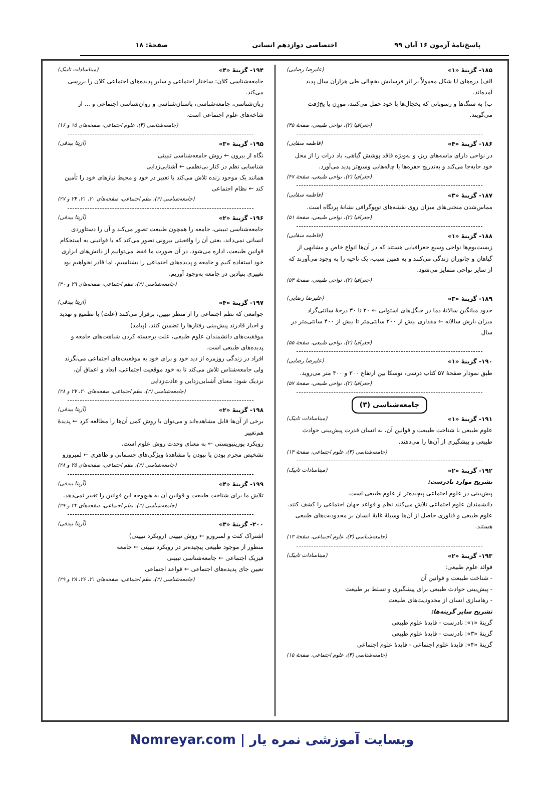پاسخ‌نامهٔ آزمون ۱۶ آبان ۹۹ اختصاصی دوازدهم انسانی صفحهٔ: ۱۸
۱۸۵- گزینهٔ «۱» (علیرضا رضایی)
الف) دره‌های U شکل معمولاً بر اثر فرسایش یخچالی طی هزاران سال پدید آمده‌اند.
ب) به سنگ‌ها و رسوباتی که یخچال‌ها با خود حمل می‌کنند، مورِن یا یخ‌رُفت می‌گویند.
(جغرافیا (۲)، نواحی طبیعی، صفحهٔ ۴۵)
۱۸۶- گزینهٔ «۴» (فاطمه سقایی)
در نواحی دارای ماسه‌های ریز، و به‌ویژه فاقد پوشش گیاهی، باد ذرات را از محل خود جابه‌جا می‌کند و به‌تدریج حفره‌ها یا چاله‌هایی وسیع‌تر پدید می‌آورد.
(جغرافیا (۲)، نواحی طبیعی، صفحهٔ ۴۷)
۱۸۷- گزینهٔ «۳» (فاطمه سقایی)
مماس‌شدن منحنی‌های میزان روی نقشه‌های توپوگرافی نشانهٔ پرتگاه است.
(جغرافیا (۲)، نواحی طبیعی، صفحهٔ ۵۱)
۱۸۸- گزینهٔ «۱» (فاطمه سقایی)
زیست‌بوم‌ها نواحی وسیع جغرافیایی هستند که در آن‌ها انواع خاص و مشابهی از گیاهان و جانوران زندگی می‌کنند و به همین سبب، یک ناحیه را به وجود می‌آورند که از سایر نواحی متمایز می‌شود.
(جغرافیا (۲)، نواحی طبیعی، صفحهٔ ۵۴)
۱۸۹- گزینهٔ «۳» (علیرضا رضایی)
حدود میانگین سالانهٔ دما در جنگل‌های استوایی ⇐ ۲۰ تا ۳۰ درجهٔ سانتی‌گراد
میزان بارش سالانه ⇐ مقداری بیش از ۲۰۰ سانتی‌متر تا بیش از ۴۰۰ سانتی‌متر در سال
(جغرافیا (۲)، نواحی طبیعی، صفحهٔ ۵۵)
۱۹۰- گزینهٔ «۱» (علیرضا رضایی)
طبق نمودار صفحهٔ ۵۷ کتاب درسی، توسکا بین ارتفاع ۳۰۰ و ۴۰۰ متر می‌روید.
(جغرافیا (۲)، نواحی طبیعی، صفحهٔ ۵۷)
جامعه‌شناسی (۳)
۱۹۱- گزینهٔ «۱» (میناسادات تابیک)
علوم طبیعی با شناخت طبیعت و قوانین آن، به انسان قدرت پیش‌بینی حوادث طبیعی و پیشگیری از آن‌ها را می‌دهند.
(جامعه‌شناسی (۳)، علوم اجتماعی، صفحهٔ ۱۳)
۱۹۲- گزینهٔ «۲» (میناسادات تابیک)
تشریح موارد نادرست:
پیش‌بینی در علوم اجتماعی پیچیده‌تر از علوم طبیعی است.
دانشمندان علوم اجتماعی تلاش می‌کنند نظم و قواعد جهان اجتماعی را کشف کنند.
علوم طبیعی و فناوری حاصل از آن‌ها وسیلهٔ غلبهٔ انسان بر محدودیت‌های طبیعی هستند.
(جامعه‌شناسی (۳)، علوم اجتماعی، صفحهٔ ۱۳)
۱۹۳- گزینهٔ «۲» (میناسادات تابیک)
فوائد علوم طبیعی:
- شناخت طبیعت و قوانین آن
- پیش‌بینی حوادث طبیعی برای پیشگیری و تسلط بر طبیعت
- رهاسازی انسان از محدودیت‌های طبیعت
تشریح سایر گزینه‌ها:
گزینهٔ «۱»: نادرست - فایدهٔ علوم طبیعی
گزینهٔ «۳»: نادرست - فایدهٔ علوم طبیعی
گزینهٔ «۴»: فایدهٔ علوم اجتماعی - فایدهٔ علوم اجتماعی
(جامعه‌شناسی (۳)، علوم اجتماعی، صفحهٔ ۱۵)
۱۹۴- گزینهٔ «۴» (میناسادات تابیک)
جامعه‌شناسی کلان: ساختار اجتماعی و سایر پدیده‌های اجتماعی کلان را بررسی می‌کند.
زبان‌شناسی، جامعه‌شناسی، باستان‌شناسی و روان‌شناسی اجتماعی و ... از شاخه‌های علوم اجتماعی است.
(جامعه‌شناسی (۳)، علوم اجتماعی، صفحه‌های ۱۵ و ۱۶)
۱۹۵- گزینهٔ «۳» (آزیتا بیدقی)
نگاه از بیرون ← روش جامعه‌شناسی تبیینی
شناسایی نظم در کنار بی‌نظمی ← آشنایی‌زدایی
همانند یک موجود زنده تلاش می‌کند با تغییر در خود و محیط نیازهای خود را تأمین کند ← نظام اجتماعی
(جامعه‌شناسی (۳)، نظم اجتماعی، صفحه‌های ۲۰، ۲۱، ۲۴ و ۲۷)
۱۹۶- گزینهٔ «۲» (آزیتا بیدقی)
جامعه‌شناسی تبیینی، جامعه را همچون طبیعت تصور می‌کند و آن را دستاوردی انسانی نمی‌داند، یعنی آن را واقعیتی بیرونی تصور می‌کند که با قوانینی به استحکام قوانین طبیعت، اداره می‌شود. در آن صورت ما فقط می‌توانیم از دانش‌های ابزاری خود استفاده کنیم و جامعه و پدیده‌های اجتماعی را بشناسیم، اما قادر نخواهیم بود تغییری بنیادین در جامعه به‌وجود آوریم.
(جامعه‌شناسی (۳)، نظم اجتماعی، صفحه‌های ۲۹ و ۳۰)
۱۹۷- گزینهٔ «۴» (آزیتا بیدقی)
جوامعی که نظم اجتماعی را از منظر تبیین، برقرار می‌کنند (علت) با تطمیع و تهدید و اجبار قادرند پیش‌بینی رفتارها را تضمین کنند. (پیامد)
موفقیت‌های دانشمندان علوم طبیعی، علت برجسته کردن شباهت‌های جامعه و پدیده‌های طبیعی است.
افراد در زندگی روزمره از دید خود و برای خود به موقعیت‌های اجتماعی می‌نگرند ولی جامعه‌شناس تلاش می‌کند تا به خود موقعیت اجتماعی، ابعاد و اعماق آن، نزدیک شود: معنای آشنایی‌زدایی و عادت‌زدایی
(جامعه‌شناسی (۳)، نظم اجتماعی، صفحه‌های ۲۰، ۲۷ و ۲۸)
۱۹۸- گزینهٔ «۲» (آزیتا بیدقی)
برخی از آن‌ها قابل مشاهده‌اند و می‌توان با روش کمی آن‌ها را مطالعه کرد ← پدیدهٔ هم‌تغییر
رویکرد پوزیتیویستی ← به معنای وحدت روش علوم است.
تشخیص مجرم بودن یا نبودن با مشاهدهٔ ویژگی‌های جسمانی و ظاهری ← لمبروزو
(جامعه‌شناسی (۳)، نظم اجتماعی، صفحه‌های ۲۵ و ۲۸)
۱۹۹- گزینهٔ «۴» (آزیتا بیدقی)
تلاش ما برای شناخت طبیعت و قوانین آن به هیچ‌وجه این قوانین را تغییر نمی‌دهد.
(جامعه‌شناسی (۳)، نظم اجتماعی، صفحه‌های ۲۲ و ۲۹)
۲۰۰- گزینهٔ «۳» (آزیتا بیدقی)
اشتراک کنت و لمبروزو ← روش تبیینی (رویکرد تبیینی)
منظور از موجود طبیعی پیچیده‌تر در رویکرد تبیینی ← جامعه
فیزیک اجتماعی ← جامعه‌شناسی تبیینی
تعیین جای پدیده‌های اجتماعی ← قواعد اجتماعی
(جامعه‌شناسی (۳)، نظم اجتماعی، صفحه‌های ۲۱، ۲۶، ۲۸ و ۲۹)
وبسایت آموزشی نمره یار | Nomreyar.com